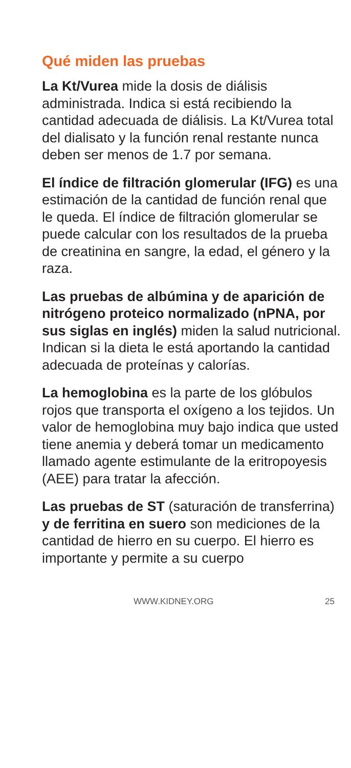Qué miden las pruebas
La Kt/Vurea mide la dosis de diálisis administrada. Indica si está recibiendo la cantidad adecuada de diálisis. La Kt/Vurea total del dialisato y la función renal restante nunca deben ser menos de 1.7 por semana.
El índice de filtración glomerular (IFG) es una estimación de la cantidad de función renal que le queda. El índice de filtración glomerular se puede calcular con los resultados de la prueba de creatinina en sangre, la edad, el género y la raza.
Las pruebas de albúmina y de aparición de nitrógeno proteico normalizado (nPNA, por sus siglas en inglés) miden la salud nutricional. Indican si la dieta le está aportando la cantidad adecuada de proteínas y calorías.
La hemoglobina es la parte de los glóbulos rojos que transporta el oxígeno a los tejidos. Un valor de hemoglobina muy bajo indica que usted tiene anemia y deberá tomar un medicamento llamado agente estimulante de la eritropoyesis (AEE) para tratar la afección.
Las pruebas de ST (saturación de transferrina) y de ferritina en suero son mediciones de la cantidad de hierro en su cuerpo. El hierro es importante y permite a su cuerpo
WWW.KIDNEY.ORG 25